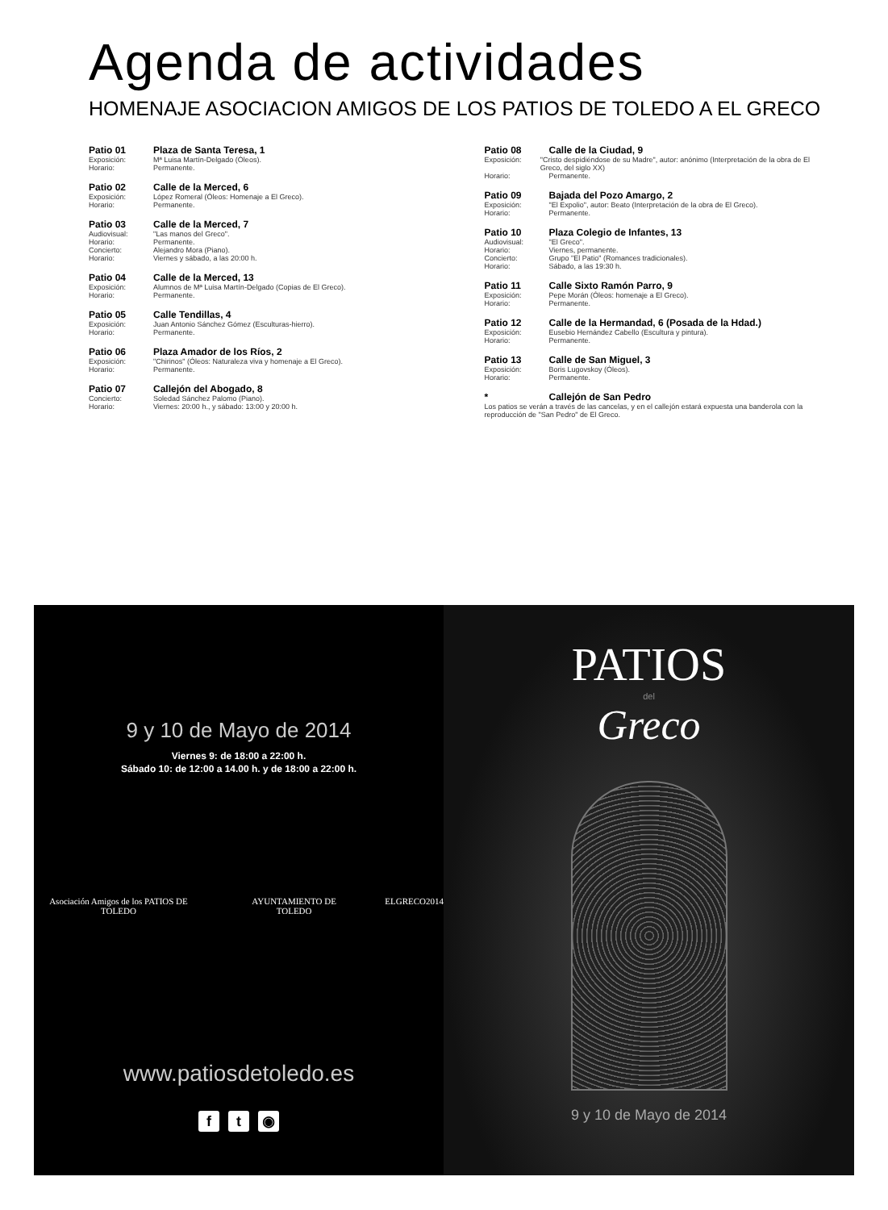Agenda de actividades
HOMENAJE ASOCIACION AMIGOS DE LOS PATIOS DE TOLEDO A EL GRECO
Patio 01 Plaza de Santa Teresa, 1
Exposición: Mª Luisa Martín-Delgado (Óleos).
Horario: Permanente.
Patio 02 Calle de la Merced, 6
Exposición: López Romeral (Óleos: Homenaje a El Greco).
Horario: Permanente.
Patio 03 Calle de la Merced, 7
Audiovisual: "Las manos del Greco".
Horario: Permanente.
Concierto: Alejandro Mora (Piano).
Horario: Viernes y sábado, a las 20:00 h.
Patio 04 Calle de la Merced, 13
Exposición: Alumnos de Mª Luisa Martín-Delgado (Copias de El Greco).
Horario: Permanente.
Patio 05 Calle Tendillas, 4
Exposición: Juan Antonio Sánchez Gómez (Esculturas-hierro).
Horario: Permanente.
Patio 06 Plaza Amador de los Ríos, 2
Exposición: "Chirinos" (Óleos: Naturaleza viva y homenaje a El Greco).
Horario: Permanente.
Patio 07 Callejón del Abogado, 8
Concierto: Soledad Sánchez Palomo (Piano).
Horario: Viernes: 20:00 h., y sábado: 13:00 y 20:00 h.
Patio 08 Calle de la Ciudad, 9
Exposición: "Cristo despidiéndose de su Madre", autor: anónimo (Interpretación de la obra de El Greco, del siglo XX)
Horario: Permanente.
Patio 09 Bajada del Pozo Amargo, 2
Exposición: "El Expolio", autor: Beato (Interpretación de la obra de El Greco).
Horario: Permanente.
Patio 10 Plaza Colegio de Infantes, 13
Audiovisual: "El Greco".
Horario: Viernes, permanente.
Concierto: Grupo "El Patio" (Romances tradicionales).
Horario: Sábado, a las 19:30 h.
Patio 11 Calle Sixto Ramón Parro, 9
Exposición: Pepe Morán (Óleos: homenaje a El Greco).
Horario: Permanente.
Patio 12 Calle de la Hermandad, 6 (Posada de la Hdad.)
Exposición: Eusebio Hernández Cabello (Escultura y pintura).
Horario: Permanente.
Patio 13 Calle de San Miguel, 3
Exposición: Boris Lugovskoy (Óleos).
Horario: Permanente.
* Callejón de San Pedro
Los patios se verán a través de las cancelas, y en el callejón estará expuesta una banderola con la reproducción de "San Pedro" de El Greco.
9 y 10 de Mayo de 2014
Viernes 9: de 18:00 a 22:00 h.
Sábado 10: de 12:00 a 14.00 h. y de 18:00 a 22:00 h.
Asociación Amigos de los PATIOS DE TOLEDO AYUNTAMIENTO DE TOLEDO ELGRECO2014
www.patiosdetoledo.es
f t ◉
PATIOS
del
Greco
9 y 10 de Mayo de 2014